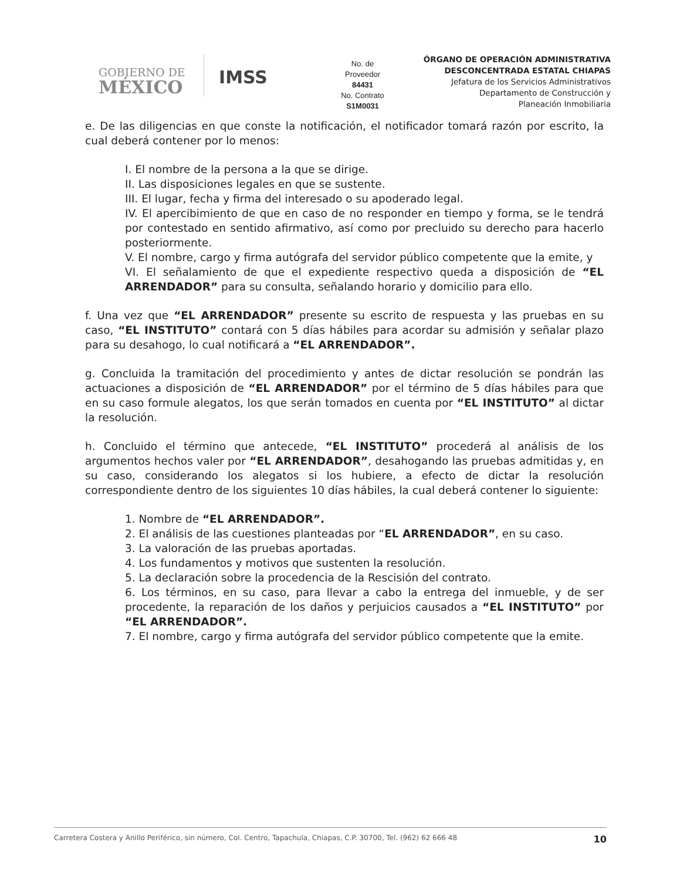GOBIERNO DE
MÉXICO
IMSS
No. de
Proveedor
84431
No. Contrato
S1M0031
ÓRGANO DE OPERACIÓN ADMINISTRATIVA
DESCONCENTRADA ESTATAL CHIAPAS
Jefatura de los Servicios Administrativos
Departamento de Construcción y
Planeación Inmobiliaria
e. De las diligencias en que conste la notificación, el notificador tomará razón por escrito, la cual deberá contener por lo menos:
I. El nombre de la persona a la que se dirige.
II. Las disposiciones legales en que se sustente.
III. El lugar, fecha y firma del interesado o su apoderado legal.
IV. El apercibimiento de que en caso de no responder en tiempo y forma, se le tendrá por contestado en sentido afirmativo, así como por precluido su derecho para hacerlo posteriormente.
V. El nombre, cargo y firma autógrafa del servidor público competente que la emite, y
VI. El señalamiento de que el expediente respectivo queda a disposición de “EL ARRENDADOR” para su consulta, señalando horario y domicilio para ello.
f. Una vez que “EL ARRENDADOR” presente su escrito de respuesta y las pruebas en su caso, “EL INSTITUTO” contará con 5 días hábiles para acordar su admisión y señalar plazo para su desahogo, lo cual notificará a “EL ARRENDADOR”.
g. Concluida la tramitación del procedimiento y antes de dictar resolución se pondrán las actuaciones a disposición de “EL ARRENDADOR” por el término de 5 días hábiles para que en su caso formule alegatos, los que serán tomados en cuenta por “EL INSTITUTO” al dictar la resolución.
h. Concluido el término que antecede, “EL INSTITUTO” procederá al análisis de los argumentos hechos valer por “EL ARRENDADOR”, desahogando las pruebas admitidas y, en su caso, considerando los alegatos si los hubiere, a efecto de dictar la resolución correspondiente dentro de los siguientes 10 días hábiles, la cual deberá contener lo siguiente:
1. Nombre de “EL ARRENDADOR”.
2. El análisis de las cuestiones planteadas por “EL ARRENDADOR”, en su caso.
3. La valoración de las pruebas aportadas.
4. Los fundamentos y motivos que sustenten la resolución.
5. La declaración sobre la procedencia de la Rescisión del contrato.
6. Los términos, en su caso, para llevar a cabo la entrega del inmueble, y de ser procedente, la reparación de los daños y perjuicios causados a “EL INSTITUTO” por “EL ARRENDADOR”.
7. El nombre, cargo y firma autógrafa del servidor público competente que la emite.
Carretera Costera y Anillo Periférico, sin número, Col. Centro, Tapachula, Chiapas, C.P. 30700, Tel. (962) 62 666 48 10